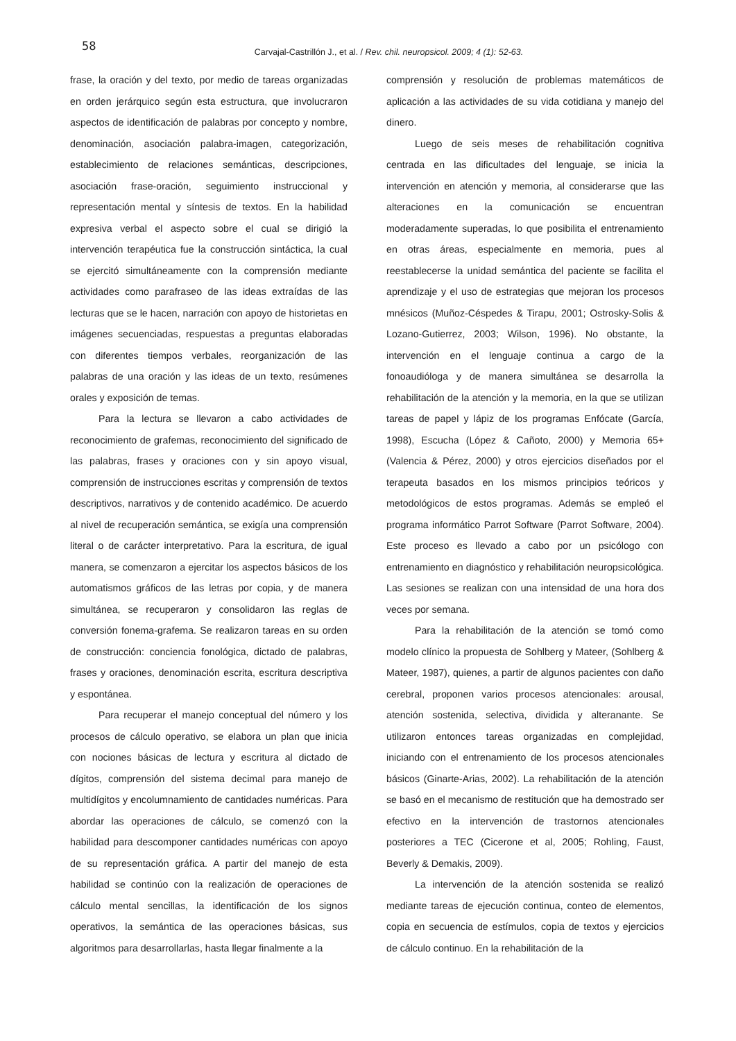58
Carvajal-Castrillón J., et al. / Rev. chil. neuropsicol. 2009; 4 (1): 52-63.
frase, la oración y del texto, por medio de tareas organizadas en orden jerárquico según esta estructura, que involucraron aspectos de identificación de palabras por concepto y nombre, denominación, asociación palabra-imagen, categorización, establecimiento de relaciones semánticas, descripciones, asociación frase-oración, seguimiento instruccional y representación mental y síntesis de textos. En la habilidad expresiva verbal el aspecto sobre el cual se dirigió la intervención terapéutica fue la construcción sintáctica, la cual se ejercitó simultáneamente con la comprensión mediante actividades como parafraseo de las ideas extraídas de las lecturas que se le hacen, narración con apoyo de historietas en imágenes secuenciadas, respuestas a preguntas elaboradas con diferentes tiempos verbales, reorganización de las palabras de una oración y las ideas de un texto, resúmenes orales y exposición de temas.
Para la lectura se llevaron a cabo actividades de reconocimiento de grafemas, reconocimiento del significado de las palabras, frases y oraciones con y sin apoyo visual, comprensión de instrucciones escritas y comprensión de textos descriptivos, narrativos y de contenido académico. De acuerdo al nivel de recuperación semántica, se exigía una comprensión literal o de carácter interpretativo. Para la escritura, de igual manera, se comenzaron a ejercitar los aspectos básicos de los automatismos gráficos de las letras por copia, y de manera simultánea, se recuperaron y consolidaron las reglas de conversión fonema-grafema. Se realizaron tareas en su orden de construcción: conciencia fonológica, dictado de palabras, frases y oraciones, denominación escrita, escritura descriptiva y espontánea.
Para recuperar el manejo conceptual del número y los procesos de cálculo operativo, se elabora un plan que inicia con nociones básicas de lectura y escritura al dictado de dígitos, comprensión del sistema decimal para manejo de multidígitos y encolumnamiento de cantidades numéricas. Para abordar las operaciones de cálculo, se comenzó con la habilidad para descomponer cantidades numéricas con apoyo de su representación gráfica. A partir del manejo de esta habilidad se continúo con la realización de operaciones de cálculo mental sencillas, la identificación de los signos operativos, la semántica de las operaciones básicas, sus algoritmos para desarrollarlas, hasta llegar finalmente a la
comprensión y resolución de problemas matemáticos de aplicación a las actividades de su vida cotidiana y manejo del dinero.
Luego de seis meses de rehabilitación cognitiva centrada en las dificultades del lenguaje, se inicia la intervención en atención y memoria, al considerarse que las alteraciones en la comunicación se encuentran moderadamente superadas, lo que posibilita el entrenamiento en otras áreas, especialmente en memoria, pues al reestablecerse la unidad semántica del paciente se facilita el aprendizaje y el uso de estrategias que mejoran los procesos mnésicos (Muñoz-Céspedes & Tirapu, 2001; Ostrosky-Solis & Lozano-Gutierrez, 2003; Wilson, 1996). No obstante, la intervención en el lenguaje continua a cargo de la fonoaudióloga y de manera simultánea se desarrolla la rehabilitación de la atención y la memoria, en la que se utilizan tareas de papel y lápiz de los programas Enfócate (García, 1998), Escucha (López & Cañoto, 2000) y Memoria 65+ (Valencia & Pérez, 2000) y otros ejercicios diseñados por el terapeuta basados en los mismos principios teóricos y metodológicos de estos programas. Además se empleó el programa informático Parrot Software (Parrot Software, 2004). Este proceso es llevado a cabo por un psicólogo con entrenamiento en diagnóstico y rehabilitación neuropsicológica. Las sesiones se realizan con una intensidad de una hora dos veces por semana.
Para la rehabilitación de la atención se tomó como modelo clínico la propuesta de Sohlberg y Mateer, (Sohlberg & Mateer, 1987), quienes, a partir de algunos pacientes con daño cerebral, proponen varios procesos atencionales: arousal, atención sostenida, selectiva, dividida y alteranante. Se utilizaron entonces tareas organizadas en complejidad, iniciando con el entrenamiento de los procesos atencionales básicos (Ginarte-Arias, 2002). La rehabilitación de la atención se basó en el mecanismo de restitución que ha demostrado ser efectivo en la intervención de trastornos atencionales posteriores a TEC (Cicerone et al, 2005; Rohling, Faust, Beverly & Demakis, 2009).
La intervención de la atención sostenida se realizó mediante tareas de ejecución continua, conteo de elementos, copia en secuencia de estímulos, copia de textos y ejercicios de cálculo continuo. En la rehabilitación de la